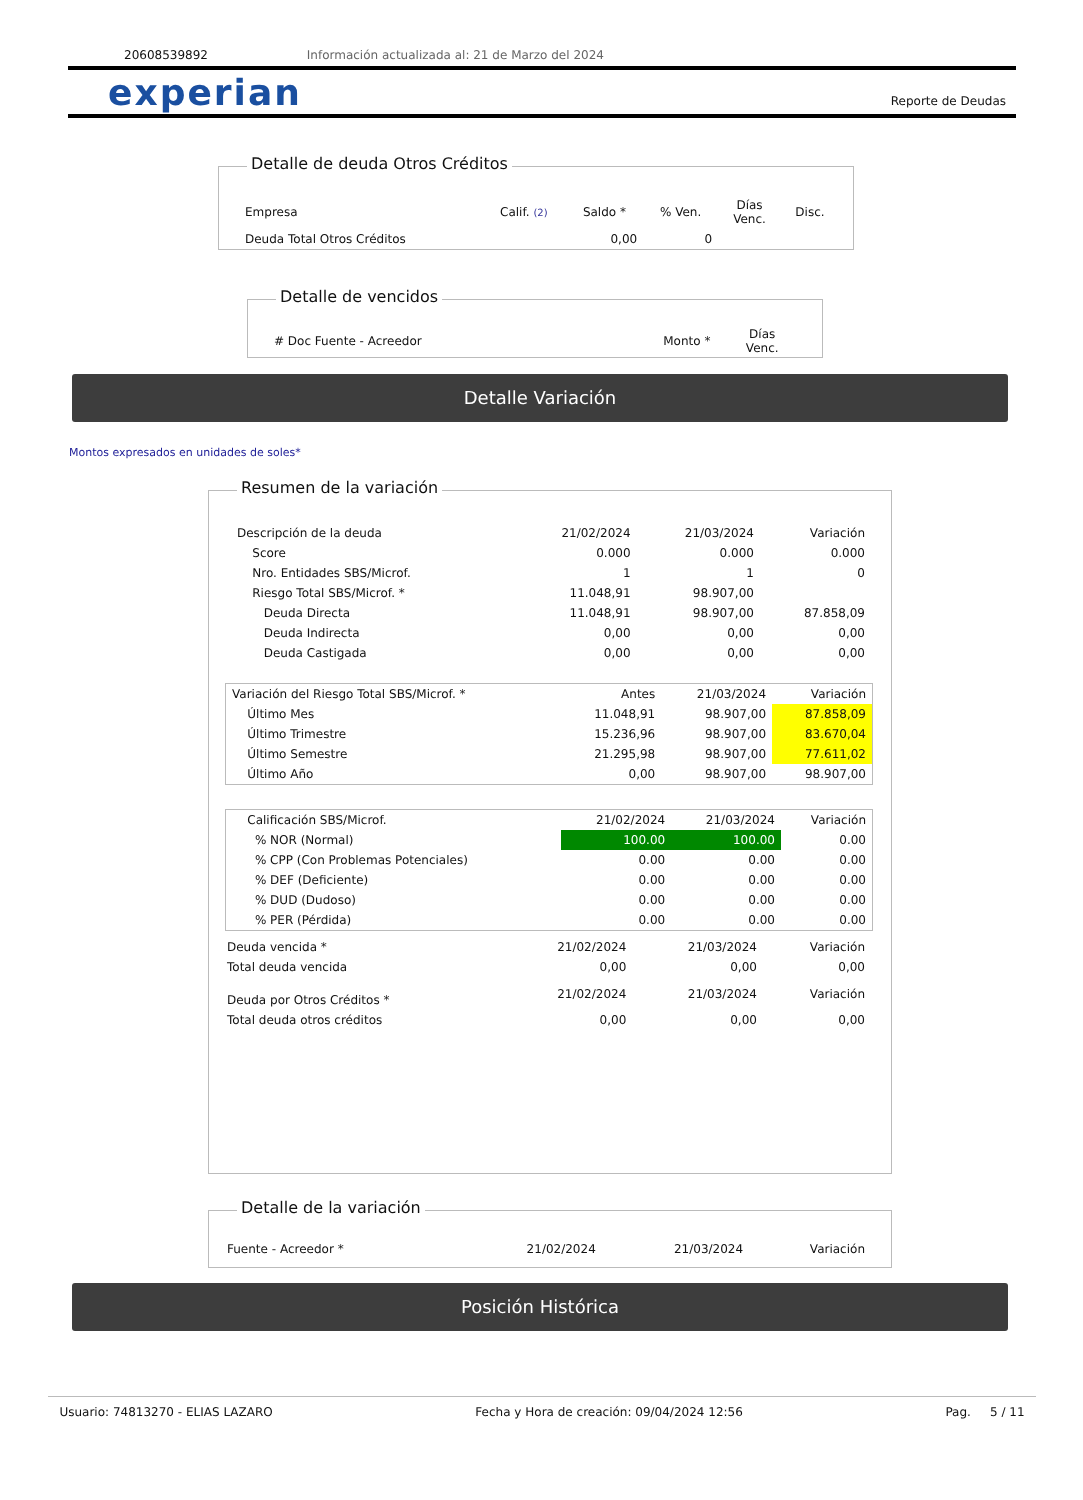20608539892 Información actualizada al: 21 de Marzo del 2024
experian Reporte de Deudas
Detalle de deuda Otros Créditos
| Empresa | Calif. (2) | Saldo * | % Ven. | Días Venc. | Disc. |
| --- | --- | --- | --- | --- | --- |
| Deuda Total Otros Créditos | | 0,00 | 0 | | |
Detalle de vencidos
| # Doc Fuente - Acreedor | Monto * | Días Venc. |
| --- | --- | --- |
Detalle Variación
Montos expresados en unidades de soles*
Resumen de la variación
| Descripción de la deuda | 21/02/2024 | 21/03/2024 | Variación |
| Score | 0.000 | 0.000 | 0.000 |
| Nro. Entidades SBS/Microf. | 1 | 1 | 0 |
| Riesgo Total SBS/Microf. * | 11.048,91 | 98.907,00 | |
| Deuda Directa | 11.048,91 | 98.907,00 | 87.858,09 |
| Deuda Indirecta | 0,00 | 0,00 | 0,00 |
| Deuda Castigada | 0,00 | 0,00 | 0,00 |
| Variación del Riesgo Total SBS/Microf. * | Antes | 21/03/2024 | Variación |
| Último Mes | 11.048,91 | 98.907,00 | 87.858,09 |
| Último Trimestre | 15.236,96 | 98.907,00 | 83.670,04 |
| Último Semestre | 21.295,98 | 98.907,00 | 77.611,02 |
| Último Año | 0,00 | 98.907,00 | 98.907,00 |
| Calificación SBS/Microf. | 21/02/2024 | 21/03/2024 | Variación |
| % NOR (Normal) | 100.00 | 100.00 | 0.00 |
| % CPP (Con Problemas Potenciales) | 0.00 | 0.00 | 0.00 |
| % DEF (Deficiente) | 0.00 | 0.00 | 0.00 |
| % DUD (Dudoso) | 0.00 | 0.00 | 0.00 |
| % PER (Pérdida) | 0.00 | 0.00 | 0.00 |
| Deuda vencida * | 21/02/2024 | 21/03/2024 | Variación |
| Total deuda vencida | 0,00 | 0,00 | 0,00 |
| Deuda por Otros Créditos * | 21/02/2024 | 21/03/2024 | Variación |
| Total deuda otros créditos | 0,00 | 0,00 | 0,00 |
Detalle de la variación
| Fuente - Acreedor * | 21/02/2024 | 21/03/2024 | Variación |
Posición Histórica
Usuario: 74813270 - ELIAS LAZARO Fecha y Hora de creación: 09/04/2024 12:56 Pag. 5 / 11